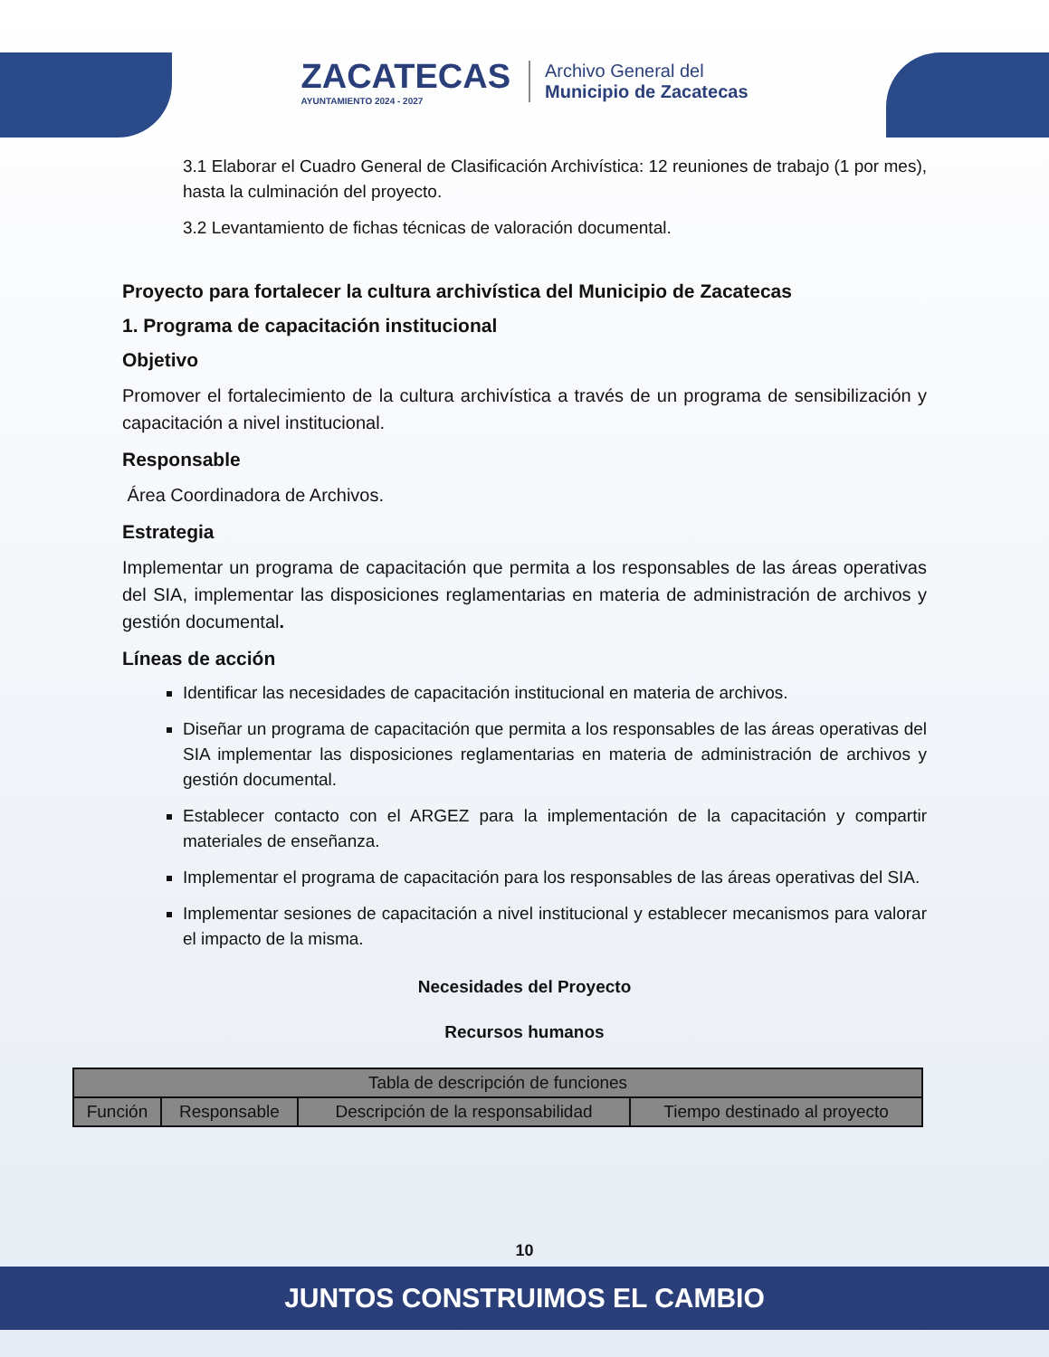ZACATECAS
AYUNTAMIENTO 2024 - 2027
Archivo General del
Municipio de Zacatecas
3.1 Elaborar el Cuadro General de Clasificación Archivística: 12 reuniones de trabajo (1 por mes), hasta la culminación del proyecto.
3.2 Levantamiento de fichas técnicas de valoración documental.
Proyecto para fortalecer la cultura archivística del Municipio de Zacatecas
1. Programa de capacitación institucional
Objetivo
Promover el fortalecimiento de la cultura archivística a través de un programa de sensibilización y capacitación a nivel institucional.
Responsable
Área Coordinadora de Archivos.
Estrategia
Implementar un programa de capacitación que permita a los responsables de las áreas operativas del SIA, implementar las disposiciones reglamentarias en materia de administración de archivos y gestión documental.
Líneas de acción
Identificar las necesidades de capacitación institucional en materia de archivos.
Diseñar un programa de capacitación que permita a los responsables de las áreas operativas del SIA implementar las disposiciones reglamentarias en materia de administración de archivos y gestión documental.
Establecer contacto con el ARGEZ para la implementación de la capacitación y compartir materiales de enseñanza.
Implementar el programa de capacitación para los responsables de las áreas operativas del SIA.
Implementar sesiones de capacitación a nivel institucional y establecer mecanismos para valorar el impacto de la misma.
Necesidades del Proyecto
Recursos humanos
| Tabla de descripción de funciones | | | |
| --- | --- | --- | --- |
| Función | Responsable | Descripción de la responsabilidad | Tiempo destinado al proyecto |
10
JUNTOS CONSTRUIMOS EL CAMBIO